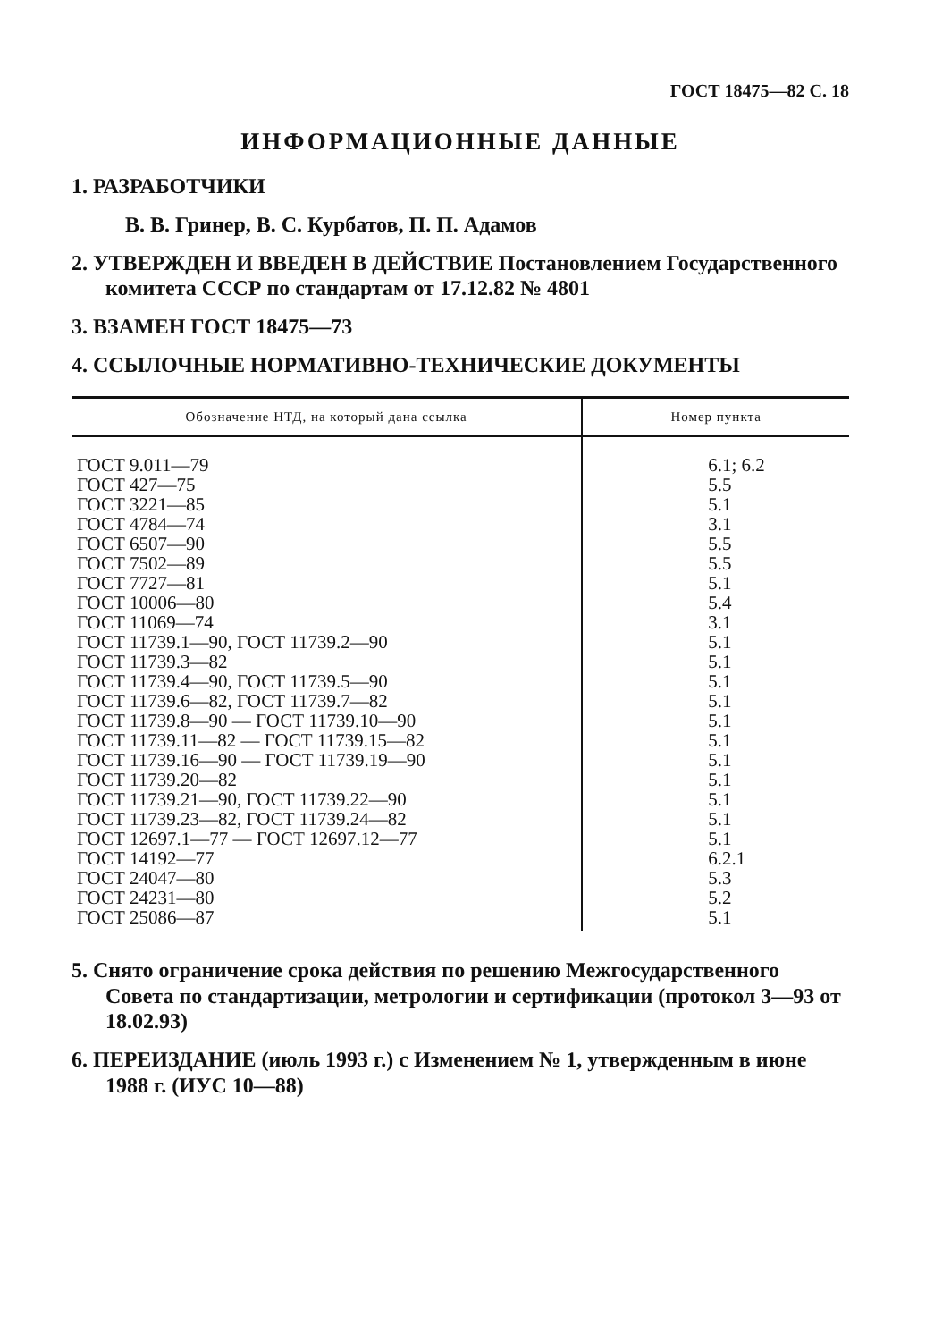ГОСТ 18475—82 С. 18
ИНФОРМАЦИОННЫЕ ДАННЫЕ
1. РАЗРАБОТЧИКИ
В. В. Гринер, В. С. Курбатов, П. П. Адамов
2. УТВЕРЖДЕН И ВВЕДЕН В ДЕЙСТВИЕ Постановлением Государственного комитета СССР по стандартам от 17.12.82 № 4801
3. ВЗАМЕН ГОСТ 18475—73
4. ССЫЛОЧНЫЕ НОРМАТИВНО-ТЕХНИЧЕСКИЕ ДОКУМЕНТЫ
| Обозначение НТД, на который дана ссылка | Номер пункта |
| --- | --- |
| ГОСТ 9.011—79 ГОСТ 427—75 ГОСТ 3221—85 ГОСТ 4784—74 ГОСТ 6507—90 ГОСТ 7502—89 ГОСТ 7727—81 ГОСТ 10006—80 ГОСТ 11069—74 ГОСТ 11739.1—90, ГОСТ 11739.2—90 ГОСТ 11739.3—82 ГОСТ 11739.4—90, ГОСТ 11739.5—90 ГОСТ 11739.6—82, ГОСТ 11739.7—82 ГОСТ 11739.8—90 — ГОСТ 11739.10—90 ГОСТ 11739.11—82 — ГОСТ 11739.15—82 ГОСТ 11739.16—90 — ГОСТ 11739.19—90 ГОСТ 11739.20—82 ГОСТ 11739.21—90, ГОСТ 11739.22—90 ГОСТ 11739.23—82, ГОСТ 11739.24—82 ГОСТ 12697.1—77 — ГОСТ 12697.12—77 ГОСТ 14192—77 ГОСТ 24047—80 ГОСТ 24231—80 ГОСТ 25086—87 | 6.1; 6.2 5.5 5.1 3.1 5.5 5.5 5.1 5.4 3.1 5.1 5.1 5.1 5.1 5.1 5.1 5.1 5.1 5.1 5.1 5.1 6.2.1 5.3 5.2 5.1 |
5. Снято ограничение срока действия по решению Межгосударственного Совета по стандартизации, метрологии и сертификации (протокол 3—93 от 18.02.93)
6. ПЕРЕИЗДАНИЕ (июль 1993 г.) с Изменением № 1, утвержденным в июне 1988 г. (ИУС 10—88)